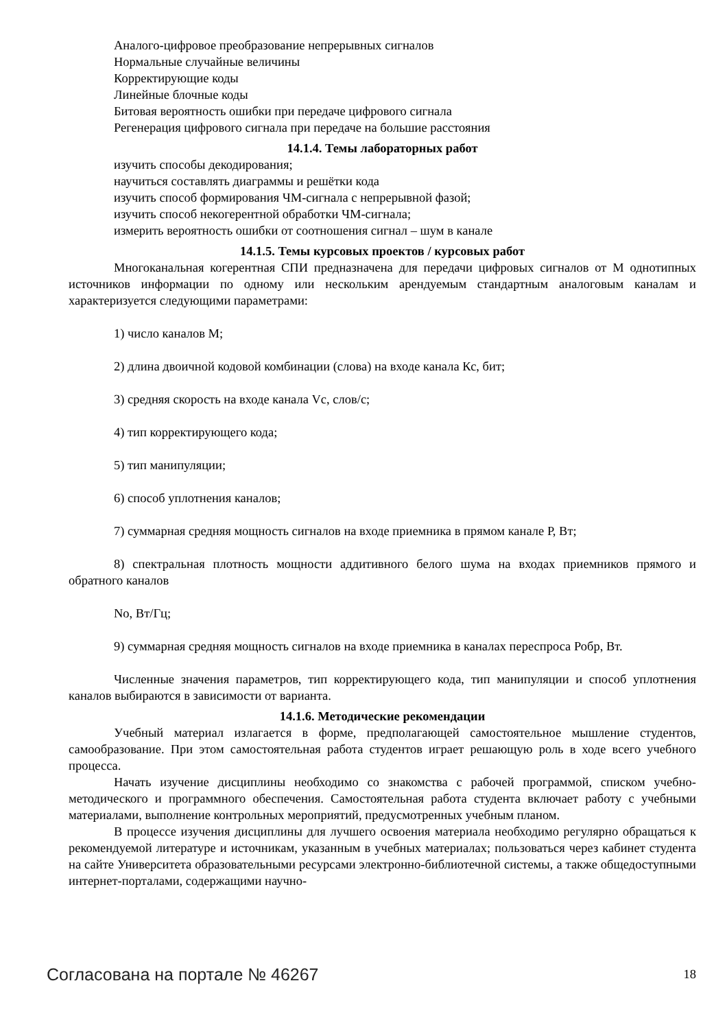Аналого-цифровое преобразование непрерывных сигналов
Нормальные случайные величины
Корректирующие коды
Линейные блочные коды
Битовая вероятность ошибки при передаче цифрового сигнала
Регенерация цифрового сигнала при передаче на большие расстояния
14.1.4. Темы лабораторных работ
изучить способы декодирования;
научиться составлять диаграммы и решётки кода
изучить способ формирования ЧМ-сигнала с непрерывной фазой;
изучить способ некогерентной обработки ЧМ-сигнала;
измерить вероятность ошибки от соотношения сигнал – шум в канале
14.1.5. Темы курсовых проектов / курсовых работ
Многоканальная когерентная СПИ предназначена для передачи цифровых сигналов от М однотипных источников информации по одному или нескольким арендуемым стандартным аналоговым каналам и характеризуется следующими параметрами:
1) число каналов М;
2) длина двоичной кодовой комбинации (слова) на входе канала Кс, бит;
3) средняя скорость на входе канала Vс, слов/с;
4) тип корректирующего кода;
5) тип манипуляции;
6) способ уплотнения каналов;
7) суммарная средняя мощность сигналов на входе приемника в прямом канале Р, Вт;
8) спектральная плотность мощности аддитивного белого шума на входах приемников прямого и обратного каналов
No, Вт/Гц;
9) суммарная средняя мощность сигналов на входе приемника в каналах переспроса Робр, Вт.
Численные значения параметров, тип корректирующего кода, тип манипуляции и способ уплотнения каналов выбираются в зависимости от варианта.
14.1.6. Методические рекомендации
Учебный материал излагается в форме, предполагающей самостоятельное мышление студентов, самообразование. При этом самостоятельная работа студентов играет решающую роль в ходе всего учебного процесса.
Начать изучение дисциплины необходимо со знакомства с рабочей программой, списком учебно-методического и программного обеспечения. Самостоятельная работа студента включает работу с учебными материалами, выполнение контрольных мероприятий, предусмотренных учебным планом.
В процессе изучения дисциплины для лучшего освоения материала необходимо регулярно обращаться к рекомендуемой литературе и источникам, указанным в учебных материалах; пользоваться через кабинет студента на сайте Университета образовательными ресурсами электронно-библиотечной системы, а также общедоступными интернет-порталами, содержащими научно-
Согласована на портале № 46267 18